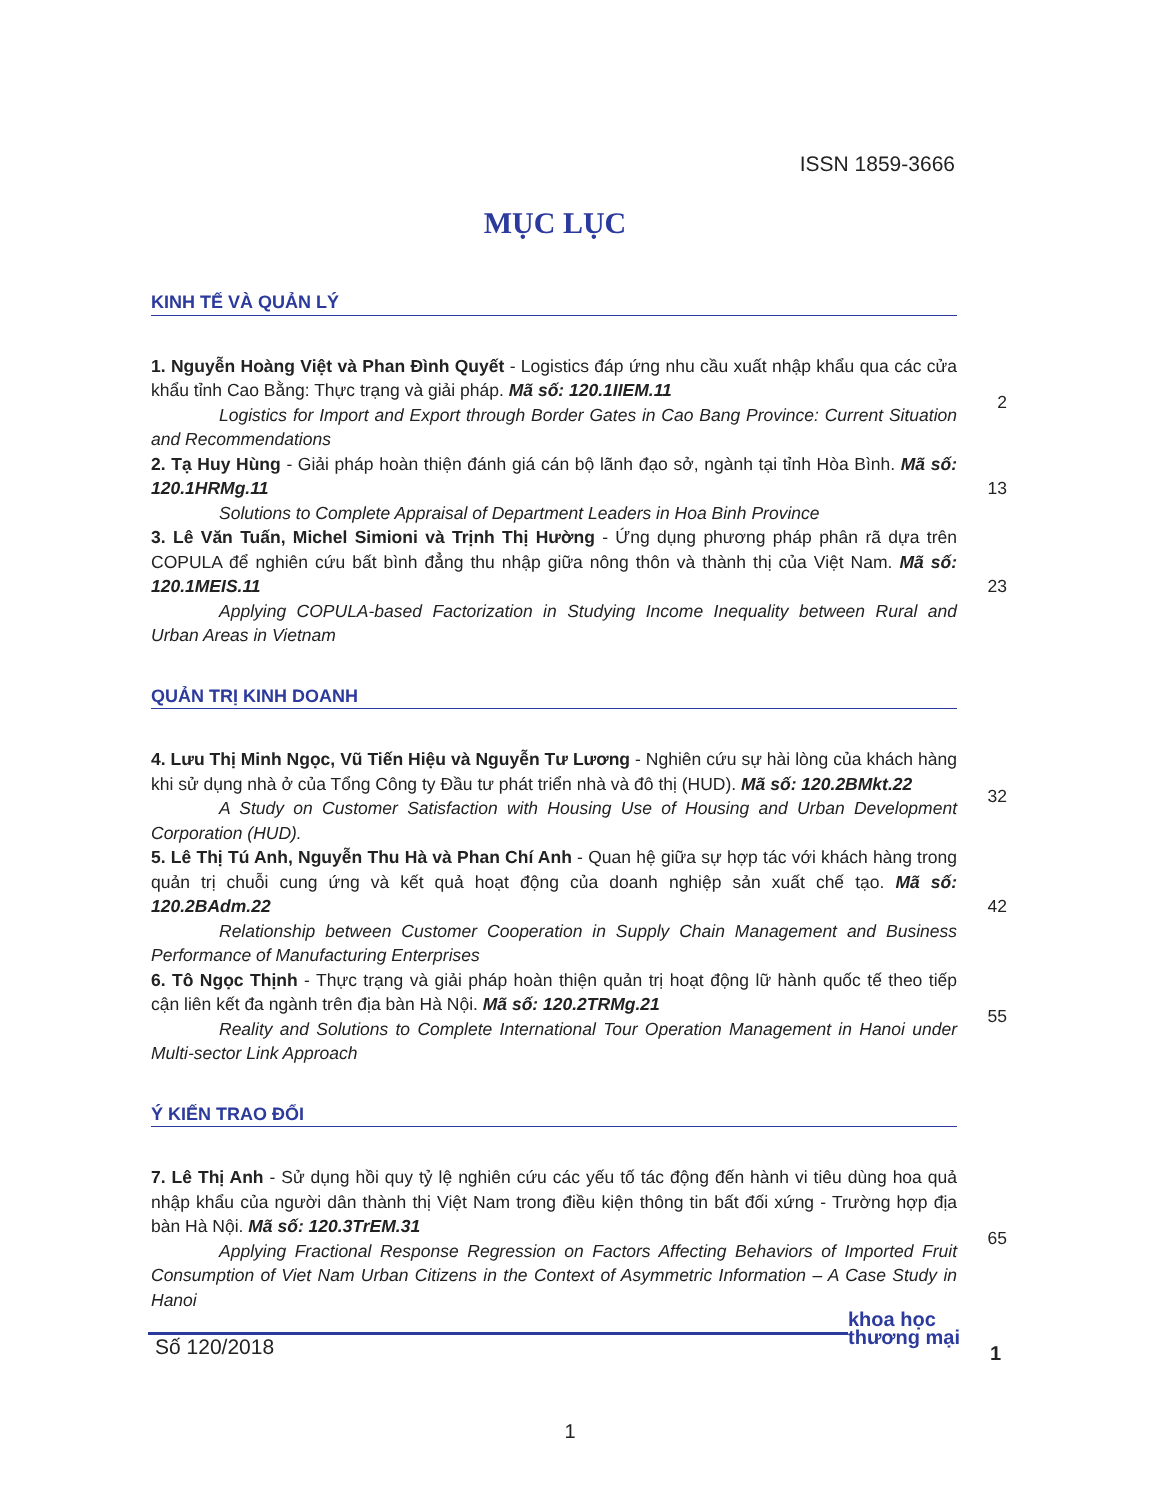ISSN 1859-3666
MỤC LỤC
KINH TẾ VÀ QUẢN LÝ
1. Nguyễn Hoàng Việt và Phan Đình Quyết - Logistics đáp ứng nhu cầu xuất nhập khẩu qua các cửa khẩu tỉnh Cao Bằng: Thực trạng và giải pháp. Mã số: 120.1IIEM.11
Logistics for Import and Export through Border Gates in Cao Bang Province: Current Situation and Recommendations
2
2. Tạ Huy Hùng - Giải pháp hoàn thiện đánh giá cán bộ lãnh đạo sở, ngành tại tỉnh Hòa Bình. Mã số: 120.1HRMg.11
Solutions to Complete Appraisal of Department Leaders in Hoa Binh Province
13
3. Lê Văn Tuấn, Michel Simioni và Trịnh Thị Hường - Ứng dụng phương pháp phân rã dựa trên COPULA để nghiên cứu bất bình đẳng thu nhập giữa nông thôn và thành thị của Việt Nam. Mã số: 120.1MEIS.11
Applying COPULA-based Factorization in Studying Income Inequality between Rural and Urban Areas in Vietnam
23
QUẢN TRỊ KINH DOANH
4. Lưu Thị Minh Ngọc, Vũ Tiến Hiệu và Nguyễn Tư Lương - Nghiên cứu sự hài lòng của khách hàng khi sử dụng nhà ở của Tổng Công ty Đầu tư phát triển nhà và đô thị (HUD). Mã số: 120.2BMkt.22
A Study on Customer Satisfaction with Housing Use of Housing and Urban Development Corporation (HUD).
32
5. Lê Thị Tú Anh, Nguyễn Thu Hà và Phan Chí Anh - Quan hệ giữa sự hợp tác với khách hàng trong quản trị chuỗi cung ứng và kết quả hoạt động của doanh nghiệp sản xuất chế tạo. Mã số: 120.2BAdm.22
Relationship between Customer Cooperation in Supply Chain Management and Business Performance of Manufacturing Enterprises
42
6. Tô Ngọc Thịnh - Thực trạng và giải pháp hoàn thiện quản trị hoạt động lữ hành quốc tế theo tiếp cận liên kết đa ngành trên địa bàn Hà Nội. Mã số: 120.2TRMg.21
Reality and Solutions to Complete International Tour Operation Management in Hanoi under Multi-sector Link Approach
55
Ý KIẾN TRAO ĐỔI
7. Lê Thị Anh - Sử dụng hồi quy tỷ lệ nghiên cứu các yếu tố tác động đến hành vi tiêu dùng hoa quả nhập khẩu của người dân thành thị Việt Nam trong điều kiện thông tin bất đối xứng - Trường hợp địa bàn Hà Nội. Mã số: 120.3TrEM.31
Applying Fractional Response Regression on Factors Affecting Behaviors of Imported Fruit Consumption of Viet Nam Urban Citizens in the Context of Asymmetric Information – A Case Study in Hanoi
65
Số 120/2018
khoa học
thương mại
1
1